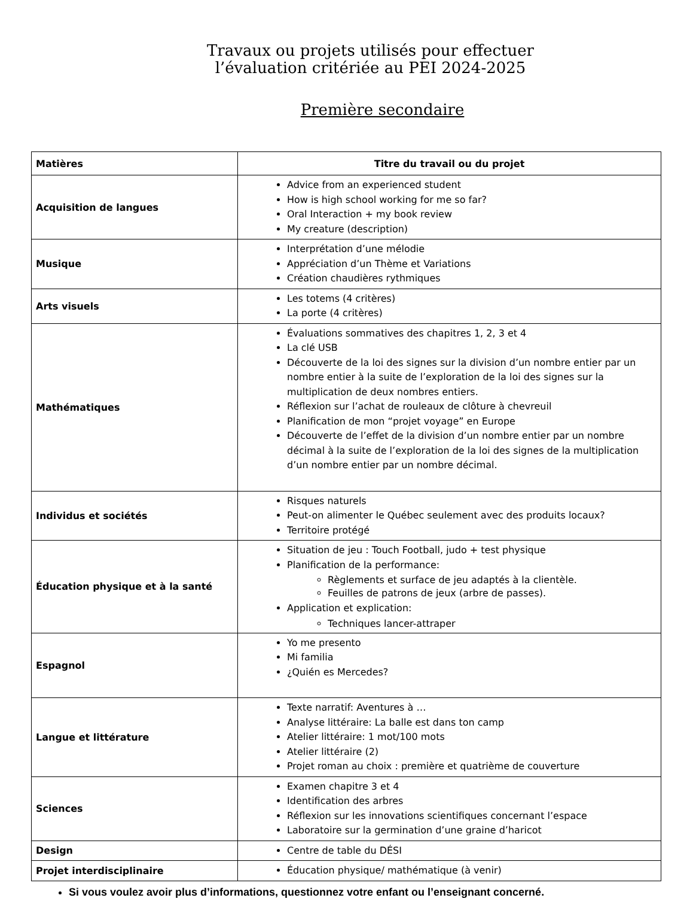Travaux ou projets utilisés pour effectuer
l’évaluation critériée au PEI 2024-2025
Première secondaire
| Matières | Titre du travail ou du projet |
| --- | --- |
| Acquisition de langues | Advice from an experienced student How is high school working for me so far? Oral Interaction + my book review My creature (description) |
| Musique | Interprétation d’une mélodie Appréciation d’un Thème et Variations Création chaudières rythmiques |
| Arts visuels | Les totems (4 critères) La porte (4 critères) |
| Mathématiques | Évaluations sommatives des chapitres 1, 2, 3 et 4 La clé USB Découverte de la loi des signes sur la division d’un nombre entier par un nombre entier à la suite de l’exploration de la loi des signes sur la multiplication de deux nombres entiers. Réflexion sur l’achat de rouleaux de clôture à chevreuil Planification de mon “projet voyage” en Europe Découverte de l’effet de la division d’un nombre entier par un nombre décimal à la suite de l’exploration de la loi des signes de la multiplication d’un nombre entier par un nombre décimal. |
| Individus et sociétés | Risques naturels Peut-on alimenter le Québec seulement avec des produits locaux? Territoire protégé |
| Éducation physique et à la santé | Situation de jeu : Touch Football, judo + test physique Planification de la performance: Règlements et surface de jeu adaptés à la clientèle. Feuilles de patrons de jeux (arbre de passes). Application et explication: Techniques lancer-attraper |
| Espagnol | Yo me presento Mi familia ¿Quién es Mercedes? |
| Langue et littérature | Texte narratif: Aventures à … Analyse littéraire: La balle est dans ton camp Atelier littéraire: 1 mot/100 mots Atelier littéraire (2) Projet roman au choix : première et quatrième de couverture |
| Sciences | Examen chapitre 3 et 4 Identification des arbres Réflexion sur les innovations scientifiques concernant l’espace Laboratoire sur la germination d’une graine d’haricot |
| Design | Centre de table du DÉSI |
| Projet interdisciplinaire | Éducation physique/ mathématique (à venir) |
Si vous voulez avoir plus d’informations, questionnez votre enfant ou l’enseignant concerné.